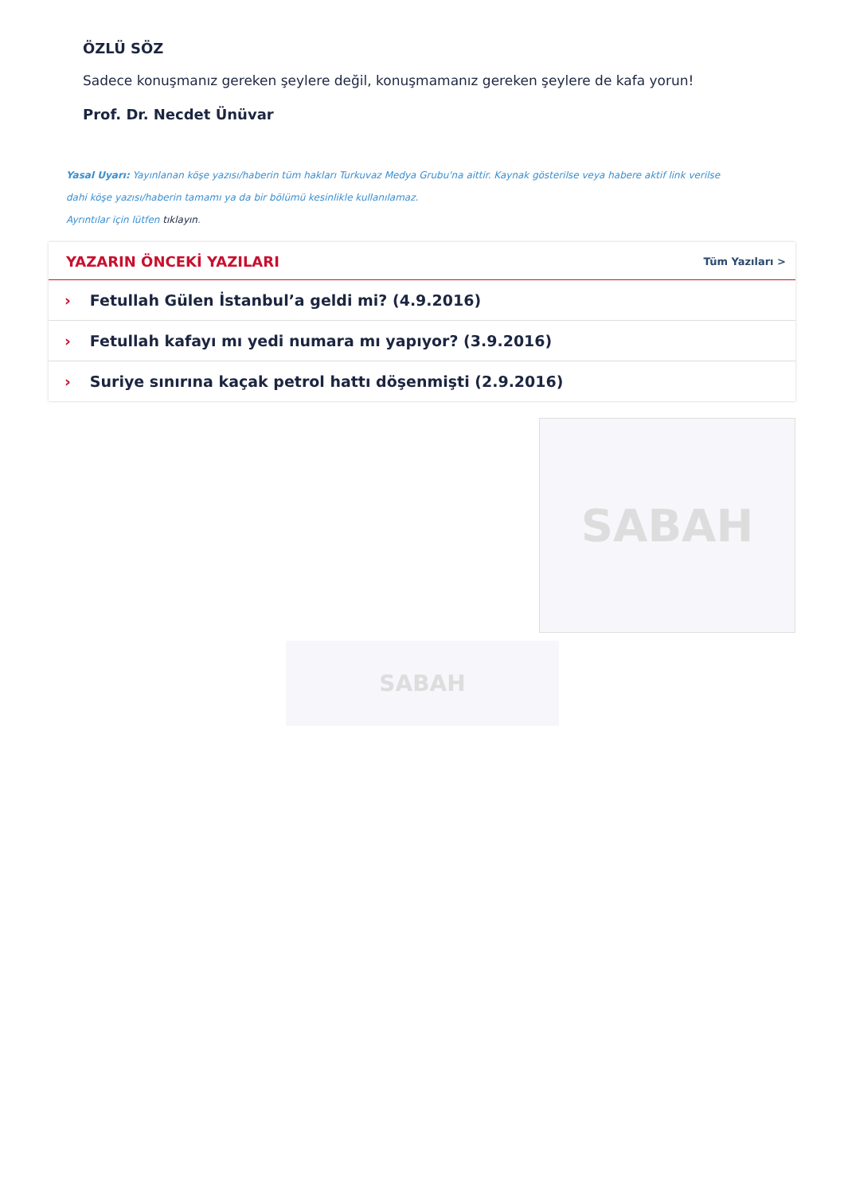ÖZLÜ SÖZ
Sadece konuşmanız gereken şeylere değil, konuşmamanız gereken şeylere de kafa yorun!
Prof. Dr. Necdet Ünüvar
Yasal Uyarı: Yayınlanan köşe yazısı/haberin tüm hakları Turkuvaz Medya Grubu'na aittir. Kaynak gösterilse veya habere aktif link verilse dahi köşe yazısı/haberin tamamı ya da bir bölümü kesinlikle kullanılamaz.
Ayrıntılar için lütfen tıklayın.
YAZARIN ÖNCEKİ YAZILARI Tüm Yazıları >
› Fetullah Gülen İstanbul’a geldi mi? (4.9.2016)
› Fetullah kafayı mı yedi numara mı yapıyor? (3.9.2016)
› Suriye sınırına kaçak petrol hattı döşenmişti (2.9.2016)
SABAH
SABAH